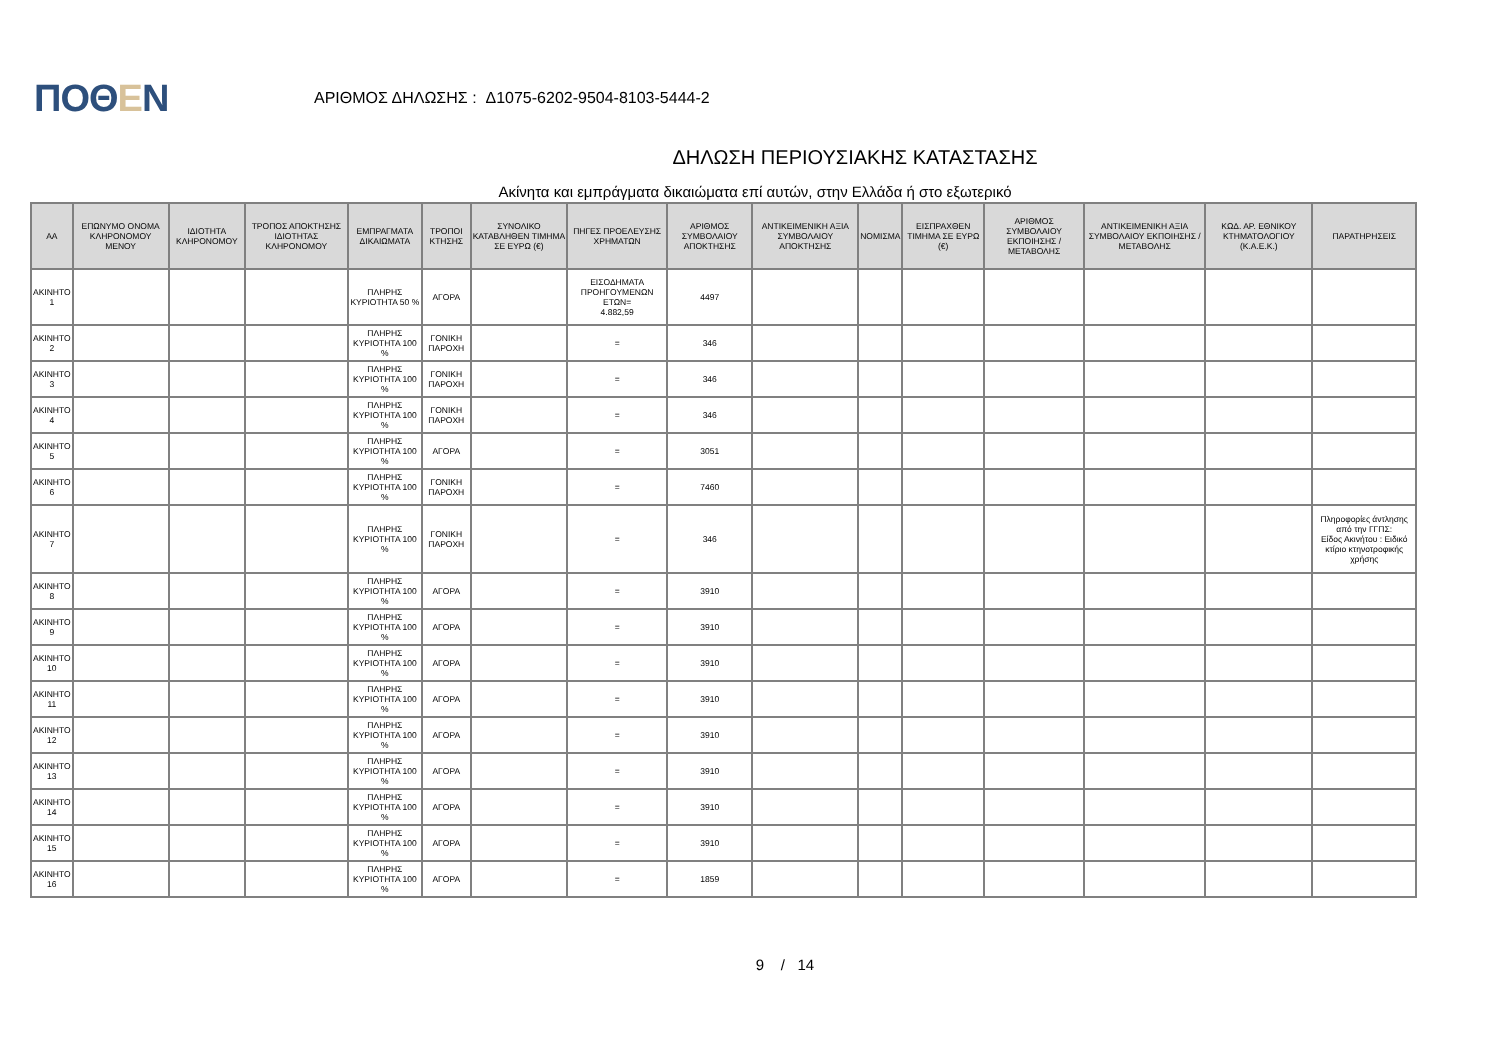ΠΟΘΕΝ
ΑΡΙΘΜΟΣ ΔΗΛΩΣΗΣ : Δ1075-6202-9504-8103-5444-2
ΔΗΛΩΣΗ ΠΕΡΙΟΥΣΙΑΚΗΣ ΚΑΤΑΣΤΑΣΗΣ
Ακίνητα και εμπράγματα δικαιώματα επί αυτών, στην Ελλάδα ή στο εξωτερικό
| ΑΑ | ΕΠΩΝΥΜΟ ΟΝΟΜΑ ΚΛΗΡΟΝΟΜΟΥ ΜΕΝΟΥ | ΙΔΙΟΤΗΤΑ ΚΛΗΡΟΝΟΜΟΥ | ΤΡΟΠΟΣ ΑΠΟΚΤΗΣΗΣ ΙΔΙΟΤΗΤΑΣ ΚΛΗΡΟΝΟΜΟΥ | ΕΜΠΡΑΓΜΑΤΑ ΔΙΚΑΙΩΜΑΤΑ | ΤΡΟΠΟΙ ΚΤΗΣΗΣ | ΣΥΝΟΛΙΚΟ ΚΑΤΑΒΛΗΘΕΝ ΤΙΜΗΜΑ ΣΕ ΕΥΡΩ (€) | ΠΗΓΕΣ ΠΡΟΕΛΕΥΣΗΣ ΧΡΗΜΑΤΩΝ | ΑΡΙΘΜΟΣ ΣΥΜΒΟΛΑΙΟΥ ΑΠΟΚΤΗΣΗΣ | ΑΝΤΙΚΕΙΜΕΝΙΚΗ ΑΞΙΑ ΣΥΜΒΟΛΑΙΟΥ ΑΠΟΚΤΗΣΗΣ | ΝΟΜΙΣΜΑ | ΕΙΣΠΡΑΧΘΕΝ ΤΙΜΗΜΑ ΣΕ ΕΥΡΩ (€) | ΑΡΙΘΜΟΣ ΣΥΜΒΟΛΑΙΟΥ ΕΚΠΟΙΗΣΗΣ /ΜΕΤΑΒΟΛΗΣ | ΑΝΤΙΚΕΙΜΕΝΙΚΗ ΑΞΙΑ ΣΥΜΒΟΛΑΙΟΥ ΕΚΠΟΙΗΣΗΣ / ΜΕΤΑΒΟΛΗΣ | ΚΩΔ. ΑΡ. ΕΘΝΙΚΟΥ ΚΤΗΜΑΤΟΛΟΓΙΟΥ (Κ.Α.Ε.Κ.) | ΠΑΡΑΤΗΡΗΣΕΙΣ |
| --- | --- | --- | --- | --- | --- | --- | --- | --- | --- | --- | --- | --- | --- | --- | --- |
| ΑΚΙΝΗΤΟ 1 | | | | ΠΛΗΡΗΣ ΚΥΡΙΟΤΗΤΑ 50 % | ΑΓΟΡΑ | | ΕΙΣΟΔΗΜΑΤΑ ΠΡΟΗΓΟΥΜΕΝΩΝ ΕΤΩΝ= 4.882,59 | 4497 | | | | | | | |
| ΑΚΙΝΗΤΟ 2 | | | | ΠΛΗΡΗΣ ΚΥΡΙΟΤΗΤΑ 100 % | ΓΟΝΙΚΗ ΠΑΡΟΧΗ | | = | 346 | | | | | | | |
| ΑΚΙΝΗΤΟ 3 | | | | ΠΛΗΡΗΣ ΚΥΡΙΟΤΗΤΑ 100 % | ΓΟΝΙΚΗ ΠΑΡΟΧΗ | | = | 346 | | | | | | | |
| ΑΚΙΝΗΤΟ 4 | | | | ΠΛΗΡΗΣ ΚΥΡΙΟΤΗΤΑ 100 % | ΓΟΝΙΚΗ ΠΑΡΟΧΗ | | = | 346 | | | | | | | |
| ΑΚΙΝΗΤΟ 5 | | | | ΠΛΗΡΗΣ ΚΥΡΙΟΤΗΤΑ 100 % | ΑΓΟΡΑ | | = | 3051 | | | | | | | |
| ΑΚΙΝΗΤΟ 6 | | | | ΠΛΗΡΗΣ ΚΥΡΙΟΤΗΤΑ 100 % | ΓΟΝΙΚΗ ΠΑΡΟΧΗ | | = | 7460 | | | | | | | |
| ΑΚΙΝΗΤΟ 7 | | | | ΠΛΗΡΗΣ ΚΥΡΙΟΤΗΤΑ 100 % | ΓΟΝΙΚΗ ΠΑΡΟΧΗ | | = | 346 | | | | | | | Πληροφορίες άντλησης από την ΓΓΠΣ: Είδος Ακινήτου : Ειδικό κτίριο κτηνοτροφικής χρήσης |
| ΑΚΙΝΗΤΟ 8 | | | | ΠΛΗΡΗΣ ΚΥΡΙΟΤΗΤΑ 100 % | ΑΓΟΡΑ | | = | 3910 | | | | | | | |
| ΑΚΙΝΗΤΟ 9 | | | | ΠΛΗΡΗΣ ΚΥΡΙΟΤΗΤΑ 100 % | ΑΓΟΡΑ | | = | 3910 | | | | | | | |
| ΑΚΙΝΗΤΟ 10 | | | | ΠΛΗΡΗΣ ΚΥΡΙΟΤΗΤΑ 100 % | ΑΓΟΡΑ | | = | 3910 | | | | | | | |
| ΑΚΙΝΗΤΟ 11 | | | | ΠΛΗΡΗΣ ΚΥΡΙΟΤΗΤΑ 100 % | ΑΓΟΡΑ | | = | 3910 | | | | | | | |
| ΑΚΙΝΗΤΟ 12 | | | | ΠΛΗΡΗΣ ΚΥΡΙΟΤΗΤΑ 100 % | ΑΓΟΡΑ | | = | 3910 | | | | | | | |
| ΑΚΙΝΗΤΟ 13 | | | | ΠΛΗΡΗΣ ΚΥΡΙΟΤΗΤΑ 100 % | ΑΓΟΡΑ | | = | 3910 | | | | | | | |
| ΑΚΙΝΗΤΟ 14 | | | | ΠΛΗΡΗΣ ΚΥΡΙΟΤΗΤΑ 100 % | ΑΓΟΡΑ | | = | 3910 | | | | | | | |
| ΑΚΙΝΗΤΟ 15 | | | | ΠΛΗΡΗΣ ΚΥΡΙΟΤΗΤΑ 100 % | ΑΓΟΡΑ | | = | 3910 | | | | | | | |
| ΑΚΙΝΗΤΟ 16 | | | | ΠΛΗΡΗΣ ΚΥΡΙΟΤΗΤΑ 100 % | ΑΓΟΡΑ | | = | 1859 | | | | | | | |
9 / 14